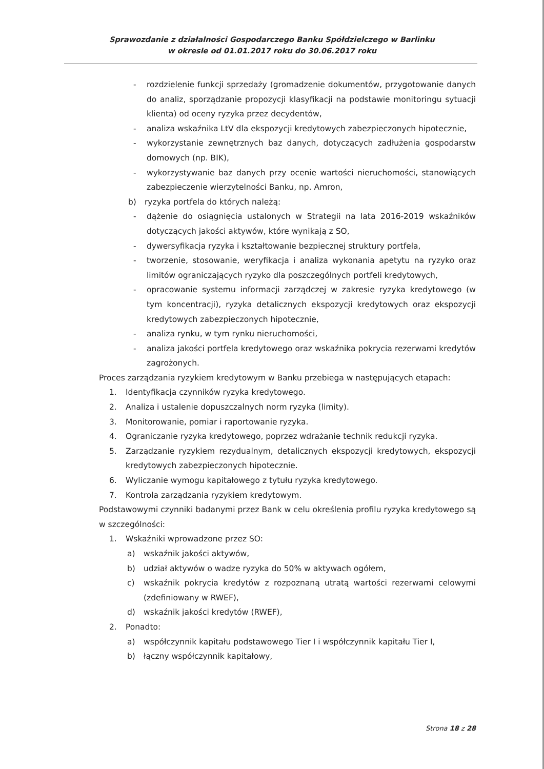Sprawozdanie z działalności Gospodarczego Banku Spółdzielczego w Barlinku
w okresie od 01.01.2017 roku do 30.06.2017 roku
- rozdzielenie funkcji sprzedaży (gromadzenie dokumentów, przygotowanie danych do analiz, sporządzanie propozycji klasyfikacji na podstawie monitoringu sytuacji klienta) od oceny ryzyka przez decydentów,
- analiza wskaźnika LtV dla ekspozycji kredytowych zabezpieczonych hipotecznie,
- wykorzystanie zewnętrznych baz danych, dotyczących zadłużenia gospodarstw domowych (np. BIK),
- wykorzystywanie baz danych przy ocenie wartości nieruchomości, stanowiących zabezpieczenie wierzytelności Banku, np. Amron,
b) ryzyka portfela do których należą:
- dążenie do osiągnięcia ustalonych w Strategii na lata 2016-2019 wskaźników dotyczących jakości aktywów, które wynikają z SO,
- dywersyfikacja ryzyka i kształtowanie bezpiecznej struktury portfela,
- tworzenie, stosowanie, weryfikacja i analiza wykonania apetytu na ryzyko oraz limitów ograniczających ryzyko dla poszczególnych portfeli kredytowych,
- opracowanie systemu informacji zarządczej w zakresie ryzyka kredytowego (w tym koncentracji), ryzyka detalicznych ekspozycji kredytowych oraz ekspozycji kredytowych zabezpieczonych hipotecznie,
- analiza rynku, w tym rynku nieruchomości,
- analiza jakości portfela kredytowego oraz wskaźnika pokrycia rezerwami kredytów zagrożonych.
Proces zarządzania ryzykiem kredytowym w Banku przebiega w następujących etapach:
1. Identyfikacja czynników ryzyka kredytowego.
2. Analiza i ustalenie dopuszczalnych norm ryzyka (limity).
3. Monitorowanie, pomiar i raportowanie ryzyka.
4. Ograniczanie ryzyka kredytowego, poprzez wdrażanie technik redukcji ryzyka.
5. Zarządzanie ryzykiem rezydualnym, detalicznych ekspozycji kredytowych, ekspozycji kredytowych zabezpieczonych hipotecznie.
6. Wyliczanie wymogu kapitałowego z tytułu ryzyka kredytowego.
7. Kontrola zarządzania ryzykiem kredytowym.
Podstawowymi czynniki badanymi przez Bank w celu określenia profilu ryzyka kredytowego są w szczególności:
1. Wskaźniki wprowadzone przez SO:
a) wskaźnik jakości aktywów,
b) udział aktywów o wadze ryzyka do 50% w aktywach ogółem,
c) wskaźnik pokrycia kredytów z rozpoznaną utratą wartości rezerwami celowymi (zdefiniowany w RWEF),
d) wskaźnik jakości kredytów (RWEF),
2. Ponadto:
a) współczynnik kapitału podstawowego Tier I i współczynnik kapitału Tier I,
b) łączny współczynnik kapitałowy,
Strona 18 z 28